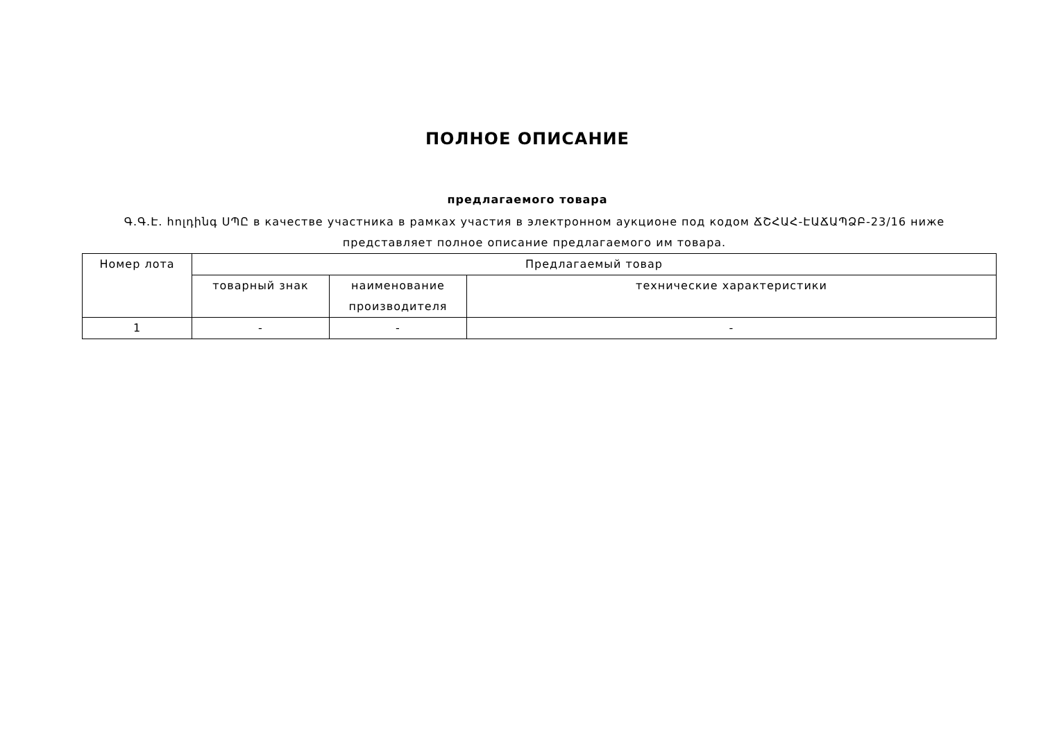ПОЛНОЕ ОПИСАНИЕ
предлагаемого товара
Գ.Գ.Է. հոլդինգ ՍՊԸ в качестве участника в рамках участия в электронном аукционе под кодом ՃՇՀԱՀ-ԷԱՃԱՊՁԲ-23/16 ниже представляет полное описание предлагаемого им товара.
| Номер лота | Предлагаемый товар | | |
| --- | --- | --- | --- |
| | товарный знак | наименование производителя | технические характеристики |
| 1 | - | - | - |